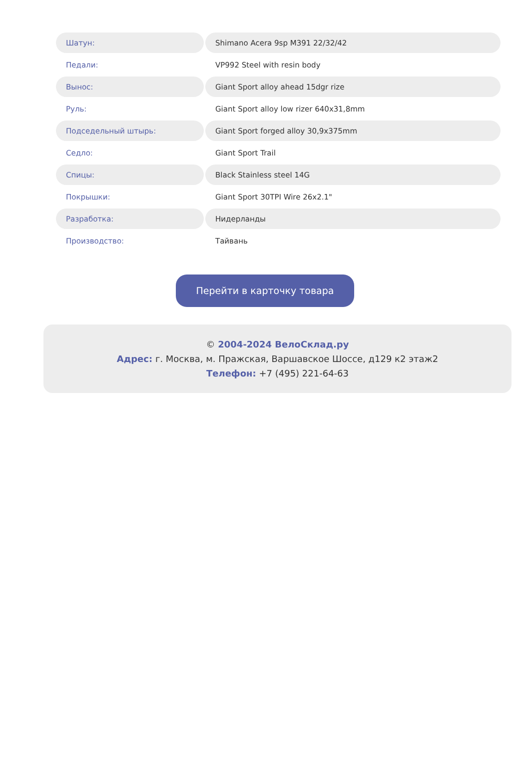| Шатун: | Shimano Acera 9sp M391 22/32/42 |
| Педали: | VP992 Steel with resin body |
| Вынос: | Giant Sport alloy ahead 15dgr rize |
| Руль: | Giant Sport alloy low rizer 640x31,8mm |
| Подседельный штырь: | Giant Sport forged alloy 30,9x375mm |
| Седло: | Giant Sport Trail |
| Спицы: | Black Stainless steel 14G |
| Покрышки: | Giant Sport 30TPI Wire 26x2.1" |
| Разработка: | Нидерланды |
| Производство: | Тайвань |
Перейти в карточку товара
© 2004-2024 ВелоСклад.ру
Адрес: г. Москва, м. Пражская, Варшавское Шоссе, д129 к2 этаж2
Телефон: +7 (495) 221-64-63